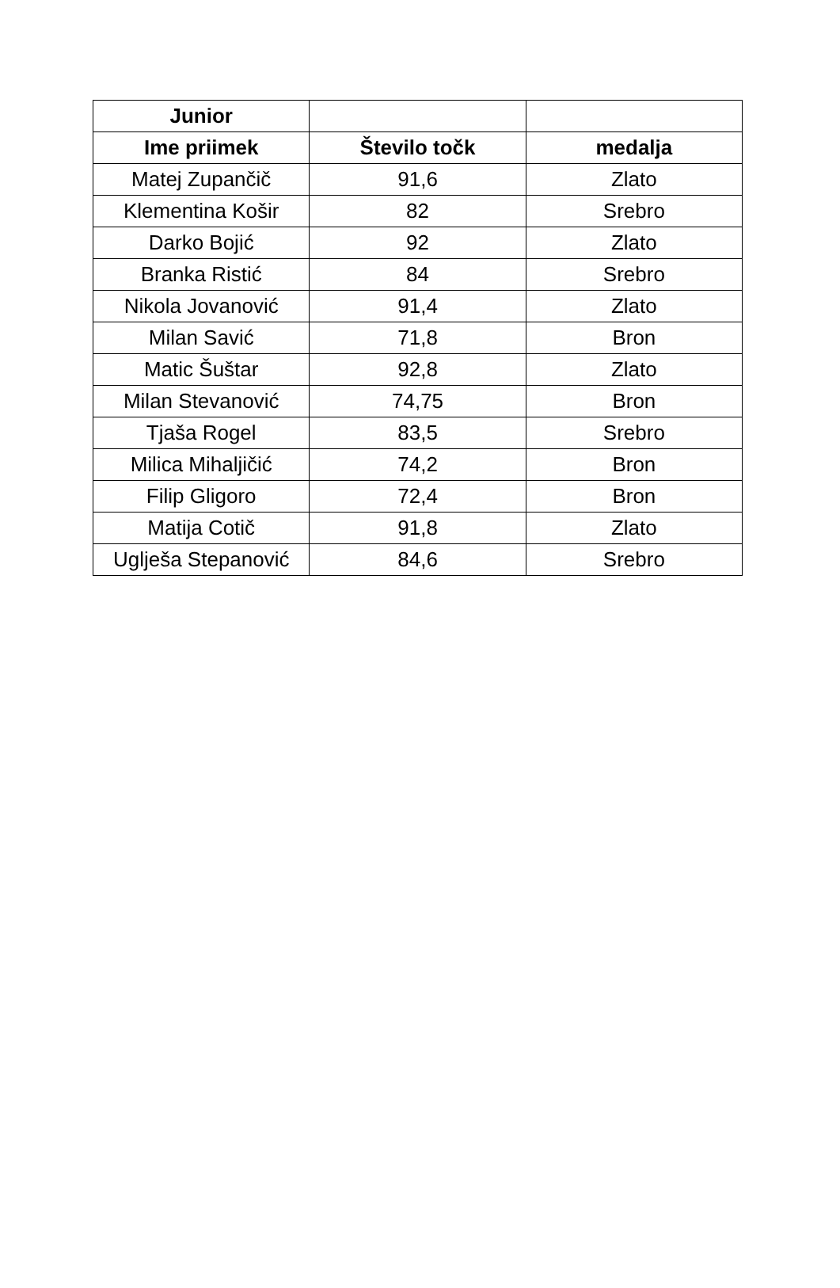| Junior | | |
| --- | --- | --- |
| Ime priimek | Število točk | medalja |
| Matej Zupančič | 91,6 | Zlato |
| Klementina Košir | 82 | Srebro |
| Darko Bojić | 92 | Zlato |
| Branka Ristić | 84 | Srebro |
| Nikola Jovanović | 91,4 | Zlato |
| Milan Savić | 71,8 | Bron |
| Matic Šuštar | 92,8 | Zlato |
| Milan Stevanović | 74,75 | Bron |
| Tjaša Rogel | 83,5 | Srebro |
| Milica Mihaljičić | 74,2 | Bron |
| Filip Gligoro | 72,4 | Bron |
| Matija Cotič | 91,8 | Zlato |
| Uglješa Stepanović | 84,6 | Srebro |